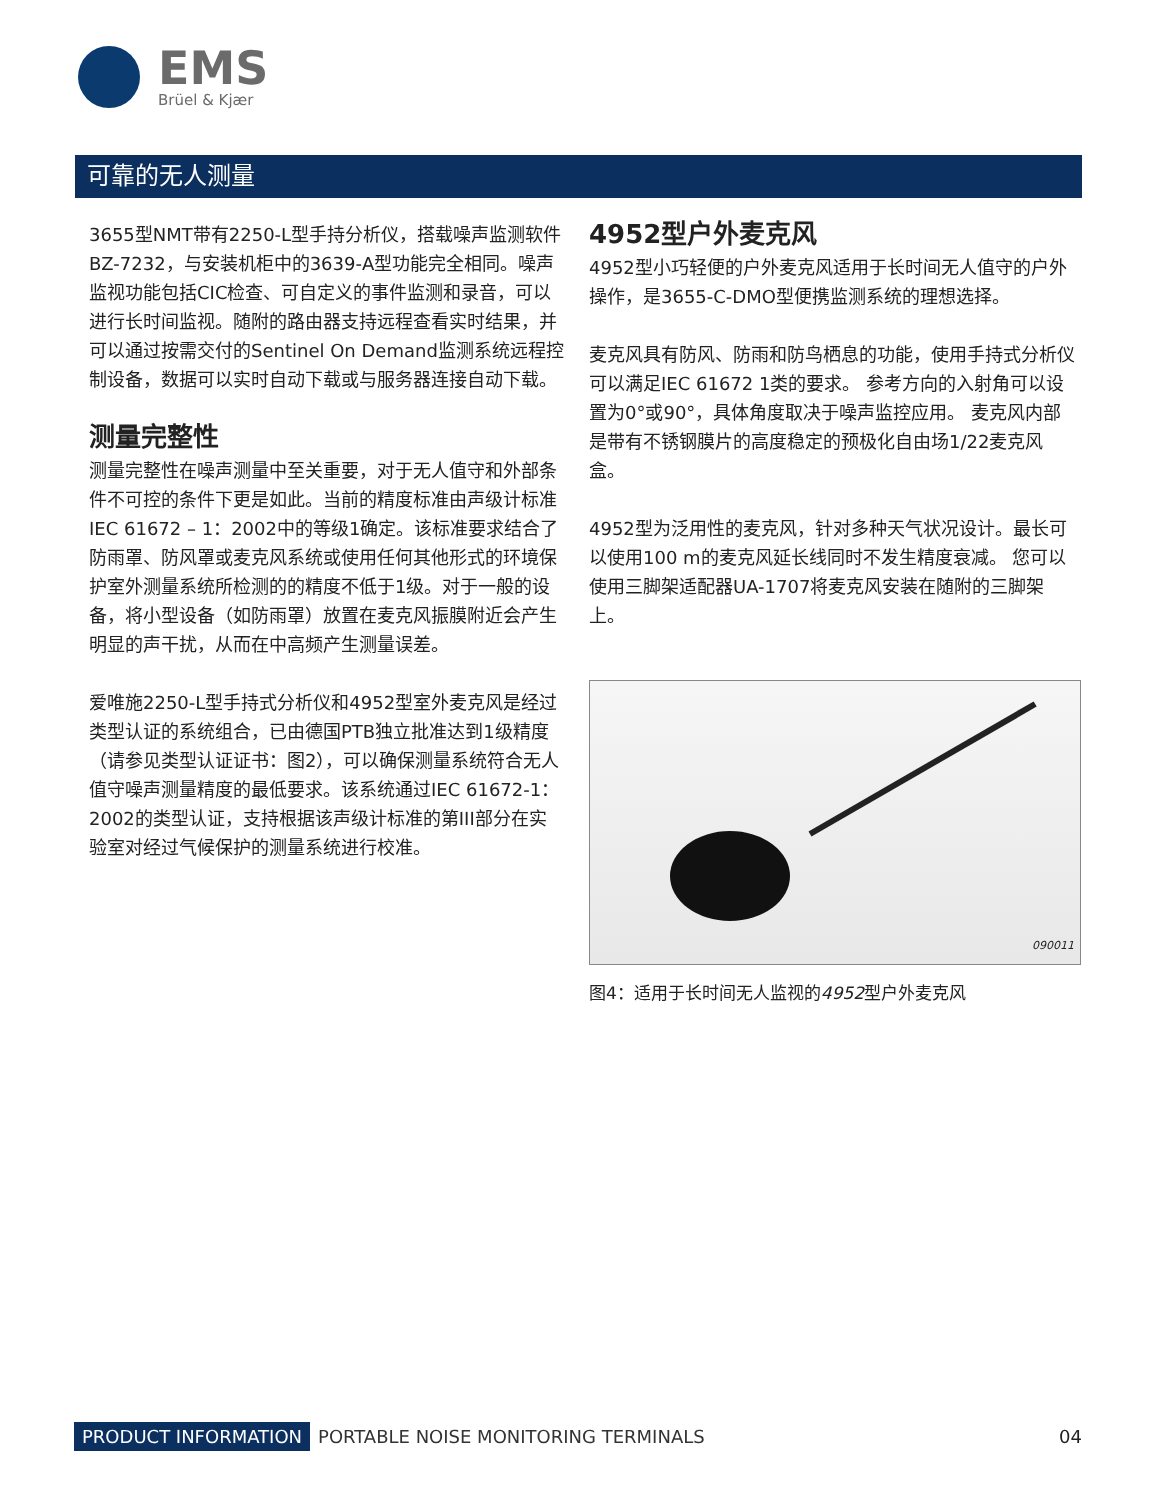EMS
Brüel & Kjær
可靠的无人测量
3655型NMT带有2250-L型手持分析仪，搭载噪声监测软件BZ-7232，与安装机柜中的3639-A型功能完全相同。噪声监视功能包括CIC检查、可自定义的事件监测和录音，可以进行长时间监视。随附的路由器支持远程查看实时结果，并可以通过按需交付的Sentinel On Demand监测系统远程控制设备，数据可以实时自动下载或与服务器连接自动下载。
测量完整性
测量完整性在噪声测量中至关重要，对于无人值守和外部条件不可控的条件下更是如此。当前的精度标准由声级计标准IEC 61672 – 1：2002中的等级1确定。该标准要求结合了防雨罩、防风罩或麦克风系统或使用任何其他形式的环境保护室外测量系统所检测的的精度不低于1级。对于一般的设备，将小型设备（如防雨罩）放置在麦克风振膜附近会产生明显的声干扰，从而在中高频产生测量误差。
爱唯施2250-L型手持式分析仪和4952型室外麦克风是经过类型认证的系统组合，已由德国PTB独立批准达到1级精度（请参见类型认证证书：图2），可以确保测量系统符合无人值守噪声测量精度的最低要求。该系统通过IEC 61672-1：2002的类型认证，支持根据该声级计标准的第III部分在实验室对经过气候保护的测量系统进行校准。
4952型户外麦克风
4952型小巧轻便的户外麦克风适用于长时间无人值守的户外操作，是3655-C-DMO型便携监测系统的理想选择。
麦克风具有防风、防雨和防鸟栖息的功能，使用手持式分析仪可以满足IEC 61672 1类的要求。 参考方向的入射角可以设置为0°或90°，具体角度取决于噪声监控应用。 麦克风内部是带有不锈钢膜片的高度稳定的预极化自由场1/22麦克风盒。
4952型为泛用性的麦克风，针对多种天气状况设计。最长可以使用100 m的麦克风延长线同时不发生精度衰减。 您可以使用三脚架适配器UA-1707将麦克风安装在随附的三脚架上。
090011
图4：适用于长时间无人监视的4952型户外麦克风
PRODUCT INFORMATION PORTABLE NOISE MONITORING TERMINALS 04